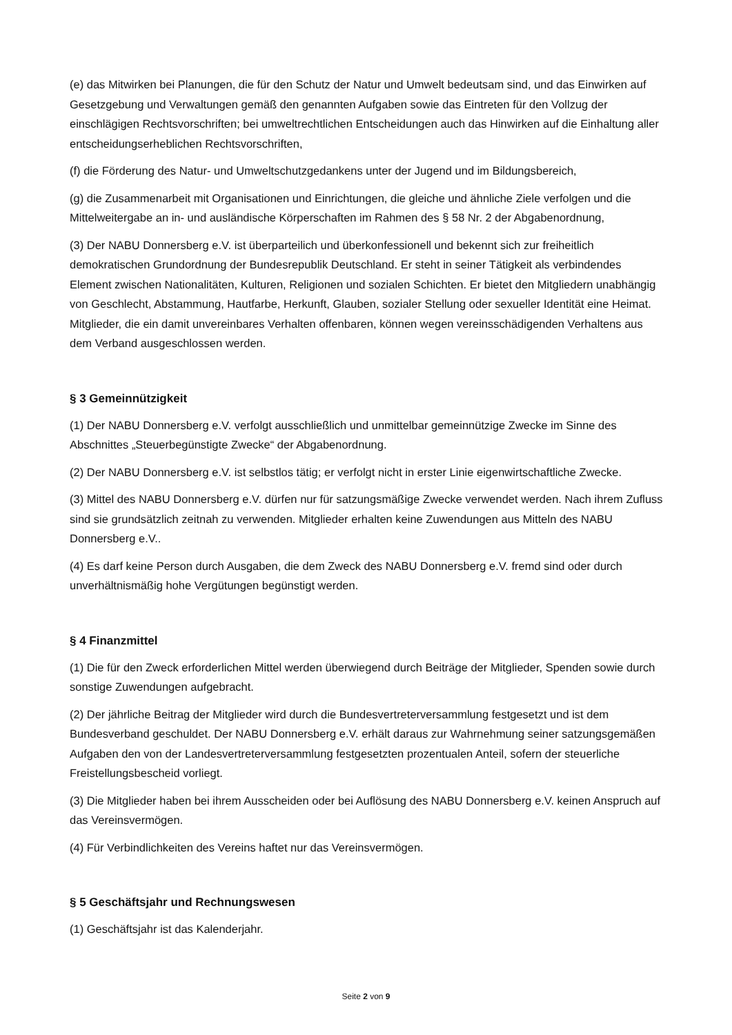(e) das Mitwirken bei Planungen, die für den Schutz der Natur und Umwelt bedeutsam sind, und das Einwirken auf Gesetzgebung und Verwaltungen gemäß den genannten Aufgaben sowie das Eintreten für den Vollzug der einschlägigen Rechtsvorschriften; bei umweltrechtlichen Entscheidungen auch das Hinwirken auf die Einhaltung aller entscheidungserheblichen Rechtsvorschriften,
(f) die Förderung des Natur- und Umweltschutzgedankens unter der Jugend und im Bildungsbereich,
(g) die Zusammenarbeit mit Organisationen und Einrichtungen, die gleiche und ähnliche Ziele verfolgen und die Mittelweitergabe an in- und ausländische Körperschaften im Rahmen des § 58 Nr. 2 der Abgabenordnung,
(3) Der NABU Donnersberg e.V. ist überparteilich und überkonfessionell und bekennt sich zur freiheitlich demokratischen Grundordnung der Bundesrepublik Deutschland. Er steht in seiner Tätigkeit als verbindendes Element zwischen Nationalitäten, Kulturen, Religionen und sozialen Schichten. Er bietet den Mitgliedern unabhängig von Geschlecht, Abstammung, Hautfarbe, Herkunft, Glauben, sozialer Stellung oder sexueller Identität eine Heimat. Mitglieder, die ein damit unvereinbares Verhalten offenbaren, können wegen vereinsschädigenden Verhaltens aus dem Verband ausgeschlossen werden.
§ 3 Gemeinnützigkeit
(1) Der NABU Donnersberg e.V. verfolgt ausschließlich und unmittelbar gemeinnützige Zwecke im Sinne des Abschnittes „Steuerbegünstigte Zwecke“ der Abgabenordnung.
(2) Der NABU Donnersberg e.V. ist selbstlos tätig; er verfolgt nicht in erster Linie eigenwirtschaftliche Zwecke.
(3) Mittel des NABU Donnersberg e.V. dürfen nur für satzungsmäßige Zwecke verwendet werden. Nach ihrem Zufluss sind sie grundsätzlich zeitnah zu verwenden. Mitglieder erhalten keine Zuwendungen aus Mitteln des NABU Donnersberg e.V..
(4) Es darf keine Person durch Ausgaben, die dem Zweck des NABU Donnersberg e.V. fremd sind oder durch unverhältnismäßig hohe Vergütungen begünstigt werden.
§ 4 Finanzmittel
(1) Die für den Zweck erforderlichen Mittel werden überwiegend durch Beiträge der Mitglieder, Spenden sowie durch sonstige Zuwendungen aufgebracht.
(2) Der jährliche Beitrag der Mitglieder wird durch die Bundesvertreterversammlung festgesetzt und ist dem Bundesverband geschuldet. Der NABU Donnersberg e.V. erhält daraus zur Wahrnehmung seiner satzungsgemäßen Aufgaben den von der Landesvertreterversammlung festgesetzten prozentualen Anteil, sofern der steuerliche Freistellungsbescheid vorliegt.
(3) Die Mitglieder haben bei ihrem Ausscheiden oder bei Auflösung des NABU Donnersberg e.V. keinen Anspruch auf das Vereinsvermögen.
(4) Für Verbindlichkeiten des Vereins haftet nur das Vereinsvermögen.
§ 5 Geschäftsjahr und Rechnungswesen
(1) Geschäftsjahr ist das Kalenderjahr.
Seite 2 von 9